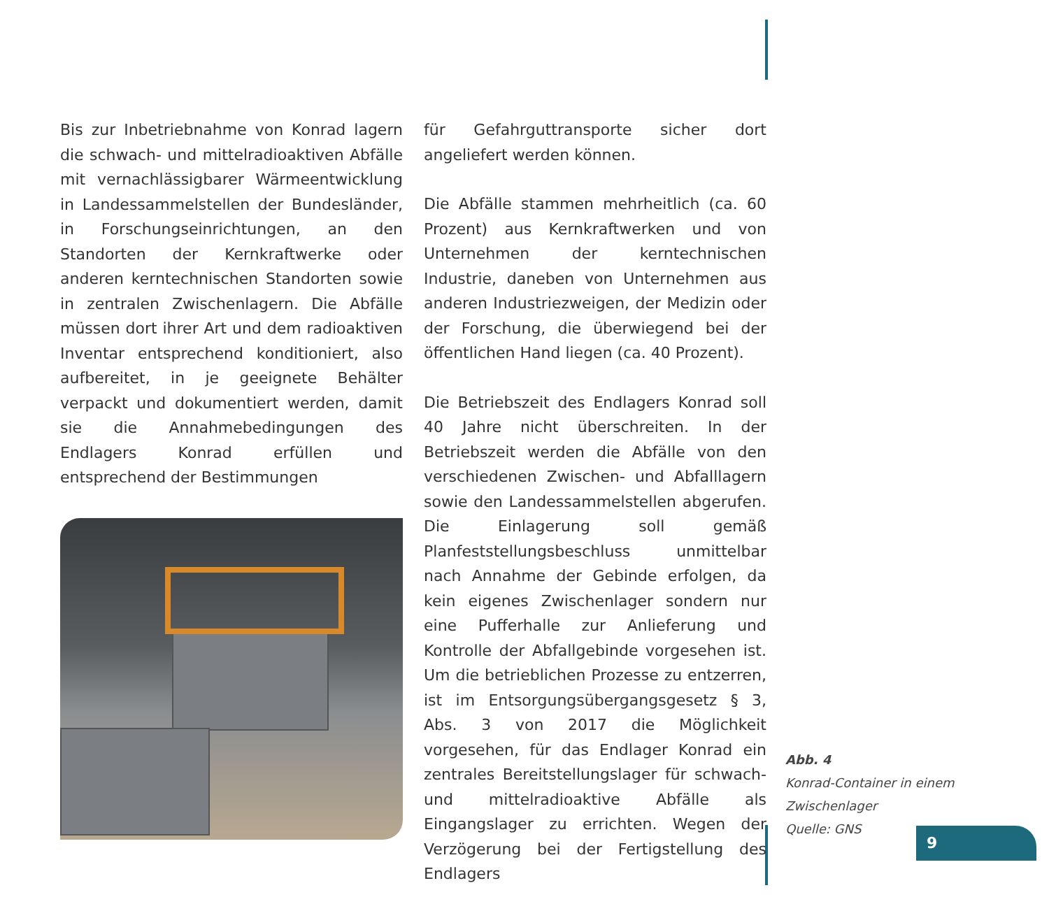Bis zur Inbetriebnahme von Konrad lagern die schwach- und mittelradioaktiven Abfälle mit vernachlässigbarer Wärmeentwicklung in Landessammelstellen der Bundesländer, in Forschungseinrichtungen, an den Standorten der Kernkraftwerke oder anderen kerntechnischen Standorten sowie in zentralen Zwischenlagern. Die Abfälle müssen dort ihrer Art und dem radioaktiven Inventar entsprechend konditioniert, also aufbereitet, in je geeignete Behälter verpackt und dokumentiert werden, damit sie die Annahmebedingungen des Endlagers Konrad erfüllen und entsprechend der Bestimmungen
für Gefahrguttransporte sicher dort angeliefert werden können.
Die Abfälle stammen mehrheitlich (ca. 60 Prozent) aus Kernkraftwerken und von Unternehmen der kerntechnischen Industrie, daneben von Unternehmen aus anderen Industriezweigen, der Medizin oder der Forschung, die überwiegend bei der öffentlichen Hand liegen (ca. 40 Prozent).
Die Betriebszeit des Endlagers Konrad soll 40 Jahre nicht überschreiten. In der Betriebszeit werden die Abfälle von den verschiedenen Zwischen- und Abfalllagern sowie den Landessammelstellen abgerufen. Die Einlagerung soll gemäß Planfeststellungsbeschluss unmittelbar nach Annahme der Gebinde erfolgen, da kein eigenes Zwischenlager sondern nur eine Pufferhalle zur Anlieferung und Kontrolle der Abfallgebinde vorgesehen ist. Um die betrieblichen Prozesse zu entzerren, ist im Entsorgungsübergangsgesetz § 3, Abs. 3 von 2017 die Möglichkeit vorgesehen, für das Endlager Konrad ein zentrales Bereitstellungslager für schwach- und mittelradioaktive Abfälle als Eingangslager zu errichten. Wegen der Verzögerung bei der Fertigstellung des Endlagers
Abb. 4
Konrad-Container in einem Zwischenlager
Quelle: GNS
9